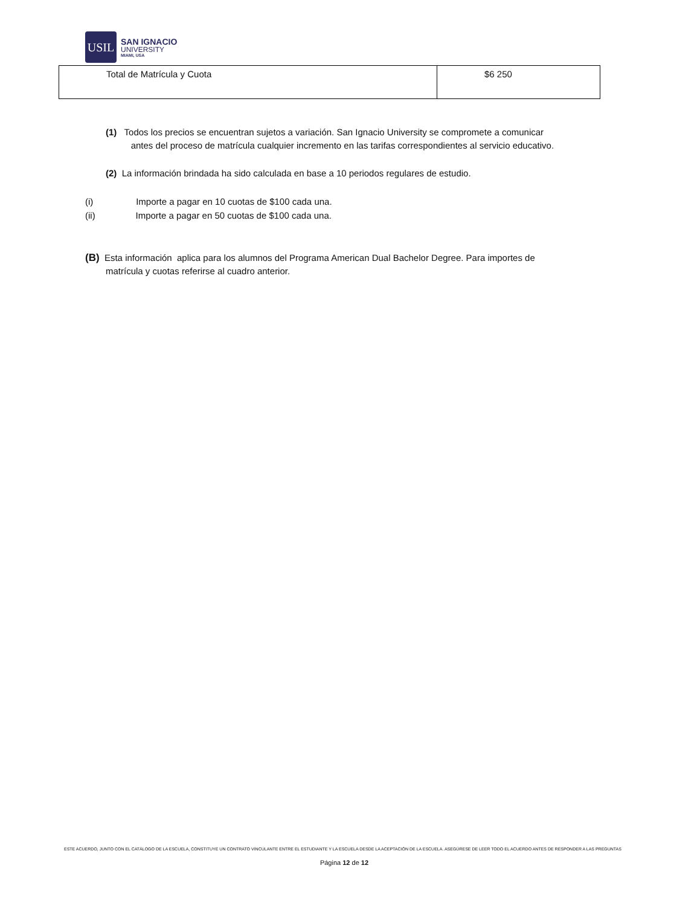USIL
SAN IGNACIO
UNIVERSITY
MIAMI, USA
| Total de Matrícula y Cuota | $6 250 |
(1) Todos los precios se encuentran sujetos a variación. San Ignacio University se compromete a comunicar
antes del proceso de matrícula cualquier incremento en las tarifas correspondientes al servicio educativo.
(2) La información brindada ha sido calculada en base a 10 periodos regulares de estudio.
(i) Importe a pagar en 10 cuotas de $100 cada una.
(ii) Importe a pagar en 50 cuotas de $100 cada una.
(B) Esta información aplica para los alumnos del Programa American Dual Bachelor Degree. Para importes de
matrícula y cuotas referirse al cuadro anterior.
ESTE ACUERDO, JUNTO CON EL CATÁLOGO DE LA ESCUELA, CONSTITUYE UN CONTRATO VINCULANTE ENTRE EL ESTUDIANTE Y LA ESCUELA DESDE LA ACEPTACIÓN DE LA ESCUELA. ASEGÚRESE DE LEER TODO EL ACUERDO ANTES DE RESPONDER A LAS PREGUNTAS
Página 12 de 12